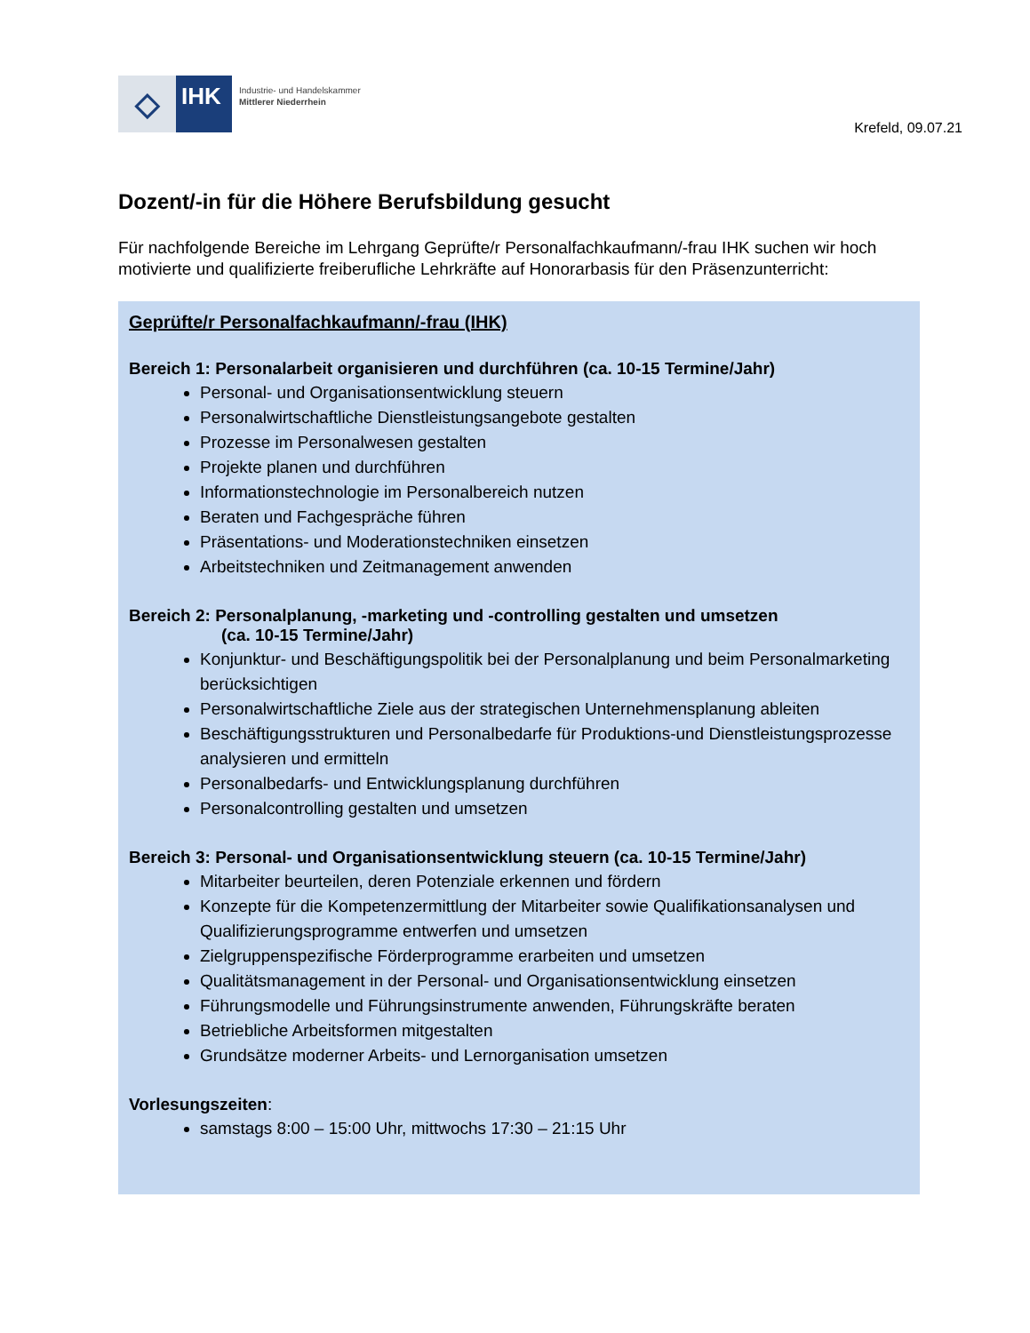◇
IHK
Industrie- und Handelskammer
Mittlerer Niederrhein
Krefeld, 09.07.21
Dozent/-in für die Höhere Berufsbildung gesucht
Für nachfolgende Bereiche im Lehrgang Geprüfte/r Personalfachkaufmann/-frau IHK suchen wir hoch motivierte und qualifizierte freiberufliche Lehrkräfte auf Honorarbasis für den Präsenzunterricht:
Geprüfte/r Personalfachkaufmann/-frau (IHK)
Bereich 1: Personalarbeit organisieren und durchführen (ca. 10-15 Termine/Jahr)
Personal- und Organisationsentwicklung steuern
Personalwirtschaftliche Dienstleistungsangebote gestalten
Prozesse im Personalwesen gestalten
Projekte planen und durchführen
Informationstechnologie im Personalbereich nutzen
Beraten und Fachgespräche führen
Präsentations- und Moderationstechniken einsetzen
Arbeitstechniken und Zeitmanagement anwenden
Bereich 2: Personalplanung, -marketing und -controlling gestalten und umsetzen
(ca. 10-15 Termine/Jahr)
Konjunktur- und Beschäftigungspolitik bei der Personalplanung und beim Personalmarketing berücksichtigen
Personalwirtschaftliche Ziele aus der strategischen Unternehmensplanung ableiten
Beschäftigungsstrukturen und Personalbedarfe für Produktions-und Dienstleistungsprozesse analysieren und ermitteln
Personalbedarfs- und Entwicklungsplanung durchführen
Personalcontrolling gestalten und umsetzen
Bereich 3: Personal- und Organisationsentwicklung steuern (ca. 10-15 Termine/Jahr)
Mitarbeiter beurteilen, deren Potenziale erkennen und fördern
Konzepte für die Kompetenzermittlung der Mitarbeiter sowie Qualifikationsanalysen und Qualifizierungsprogramme entwerfen und umsetzen
Zielgruppenspezifische Förderprogramme erarbeiten und umsetzen
Qualitätsmanagement in der Personal- und Organisationsentwicklung einsetzen
Führungsmodelle und Führungsinstrumente anwenden, Führungskräfte beraten
Betriebliche Arbeitsformen mitgestalten
Grundsätze moderner Arbeits- und Lernorganisation umsetzen
Vorlesungszeiten:
samstags 8:00 – 15:00 Uhr, mittwochs 17:30 – 21:15 Uhr